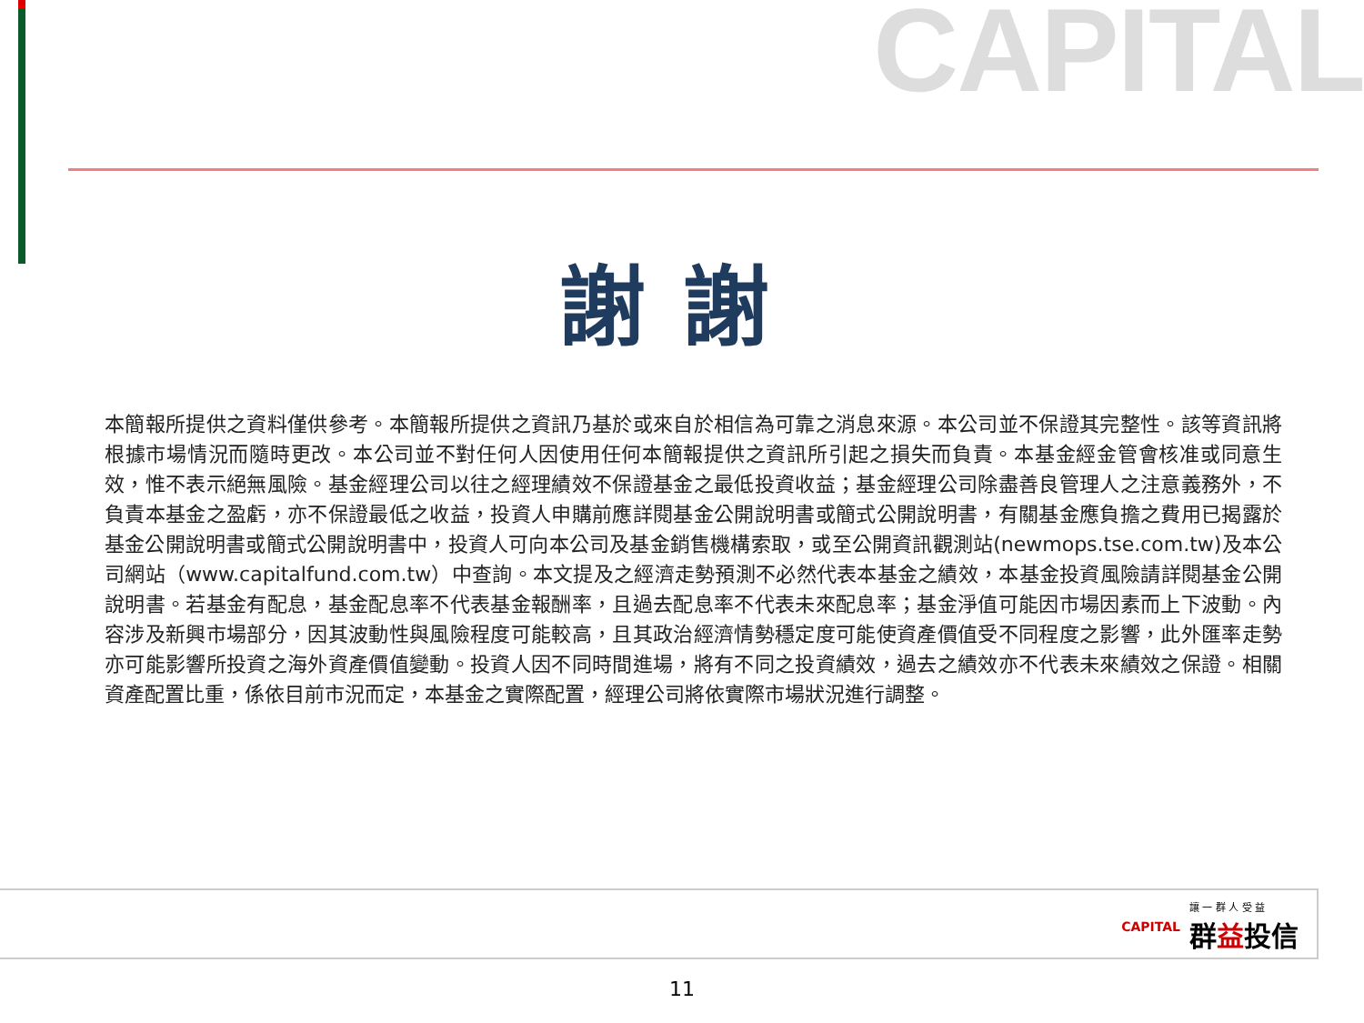CAPITAL
謝謝
本簡報所提供之資料僅供參考。本簡報所提供之資訊乃基於或來自於相信為可靠之消息來源。本公司並不保證其完整性。該等資訊將根據市場情況而隨時更改。本公司並不對任何人因使用任何本簡報提供之資訊所引起之損失而負責。本基金經金管會核准或同意生效，惟不表示絕無風險。基金經理公司以往之經理績效不保證基金之最低投資收益；基金經理公司除盡善良管理人之注意義務外，不負責本基金之盈虧，亦不保證最低之收益，投資人申購前應詳閱基金公開說明書或簡式公開說明書，有關基金應負擔之費用已揭露於基金公開說明書或簡式公開說明書中，投資人可向本公司及基金銷售機構索取，或至公開資訊觀測站(newmops.tse.com.tw)及本公司網站（www.capitalfund.com.tw）中查詢。本文提及之經濟走勢預測不必然代表本基金之績效，本基金投資風險請詳閱基金公開說明書。若基金有配息，基金配息率不代表基金報酬率，且過去配息率不代表未來配息率；基金淨值可能因市場因素而上下波動。內容涉及新興市場部分，因其波動性與風險程度可能較高，且其政治經濟情勢穩定度可能使資產價值受不同程度之影響，此外匯率走勢亦可能影響所投資之海外資產價值變動。投資人因不同時間進場，將有不同之投資績效，過去之績效亦不代表未來績效之保證。相關資產配置比重，係依目前市況而定，本基金之實際配置，經理公司將依實際市場狀況進行調整。
CAPITAL 讓 一 群 人 受 益
群益投信
11